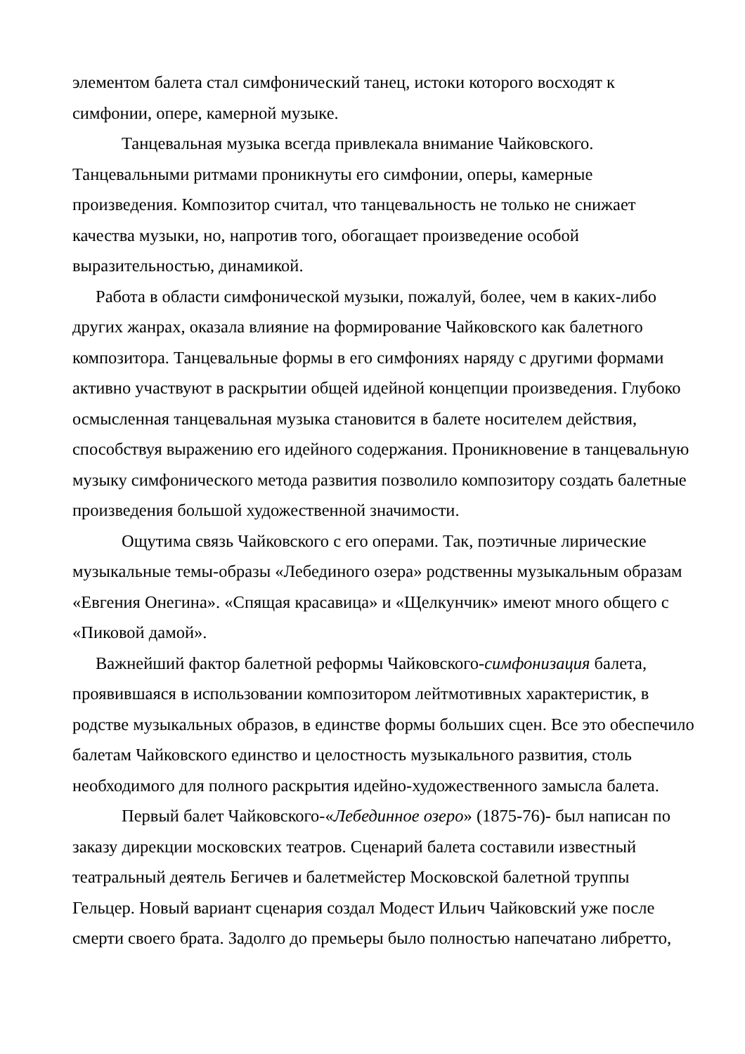элементом балета стал симфонический танец, истоки которого восходят к симфонии, опере, камерной музыке.
Танцевальная музыка всегда привлекала внимание Чайковского. Танцевальными ритмами проникнуты его симфонии, оперы, камерные произведения. Композитор считал, что танцевальность не только не снижает качества музыки, но, напротив того, обогащает произведение особой выразительностью, динамикой.
Работа в области симфонической музыки, пожалуй, более, чем в каких-либо других жанрах, оказала влияние на формирование Чайковского как балетного композитора. Танцевальные формы в его симфониях наряду с другими формами активно участвуют в раскрытии общей идейной концепции произведения. Глубоко осмысленная танцевальная музыка становится в балете носителем действия, способствуя выражению его идейного содержания. Проникновение в танцевальную музыку симфонического метода развития позволило композитору создать балетные произведения большой художественной значимости.
Ощутима связь Чайковского с его операми. Так, поэтичные лирические музыкальные темы-образы «Лебединого озера» родственны музыкальным образам «Евгения Онегина». «Спящая красавица» и «Щелкунчик» имеют много общего с «Пиковой дамой».
Важнейший фактор балетной реформы Чайковского-симфонизация балета, проявившаяся в использовании композитором лейтмотивных характеристик, в родстве музыкальных образов, в единстве формы больших сцен. Все это обеспечило балетам Чайковского единство и целостность музыкального развития, столь необходимого для полного раскрытия идейно-художественного замысла балета.
Первый балет Чайковского-«Лебединное озеро» (1875-76)- был написан по заказу дирекции московских театров. Сценарий балета составили известный театральный деятель Бегичев и балетмейстер Московской балетной труппы Гельцер. Новый вариант сценария создал Модест Ильич Чайковский уже после смерти своего брата. Задолго до премьеры было полностью напечатано либретто,